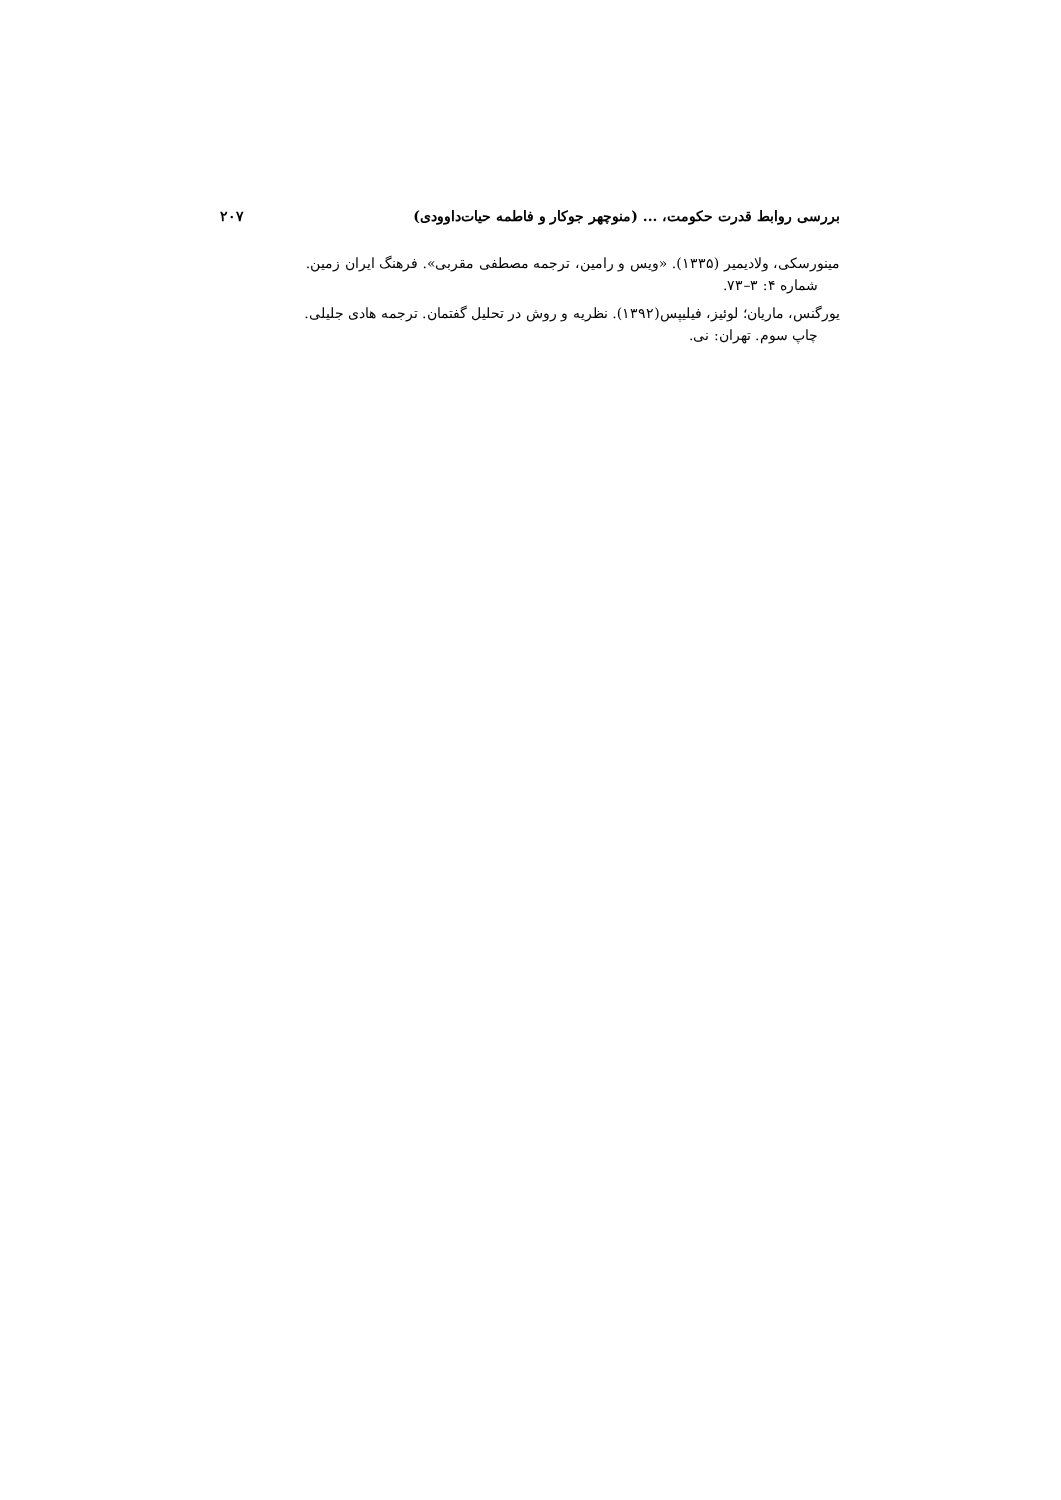بررسی روابط قدرت حکومت، ... (منوچهر جوکار و فاطمه حیات‌داوودی) ۲۰۷
مینورسکی، ولادیمیر (۱۳۳۵). «ویس و رامین، ترجمه مصطفی مقربی». فرهنگ ایران زمین.
شماره ۴: ۳–۷۳.
یورگنس، ماریان؛ لوئیز، فیلیپس(۱۳۹۲). نظریه و روش در تحلیل گفتمان. ترجمه هادی جلیلی.
چاپ سوم. تهران: نی.